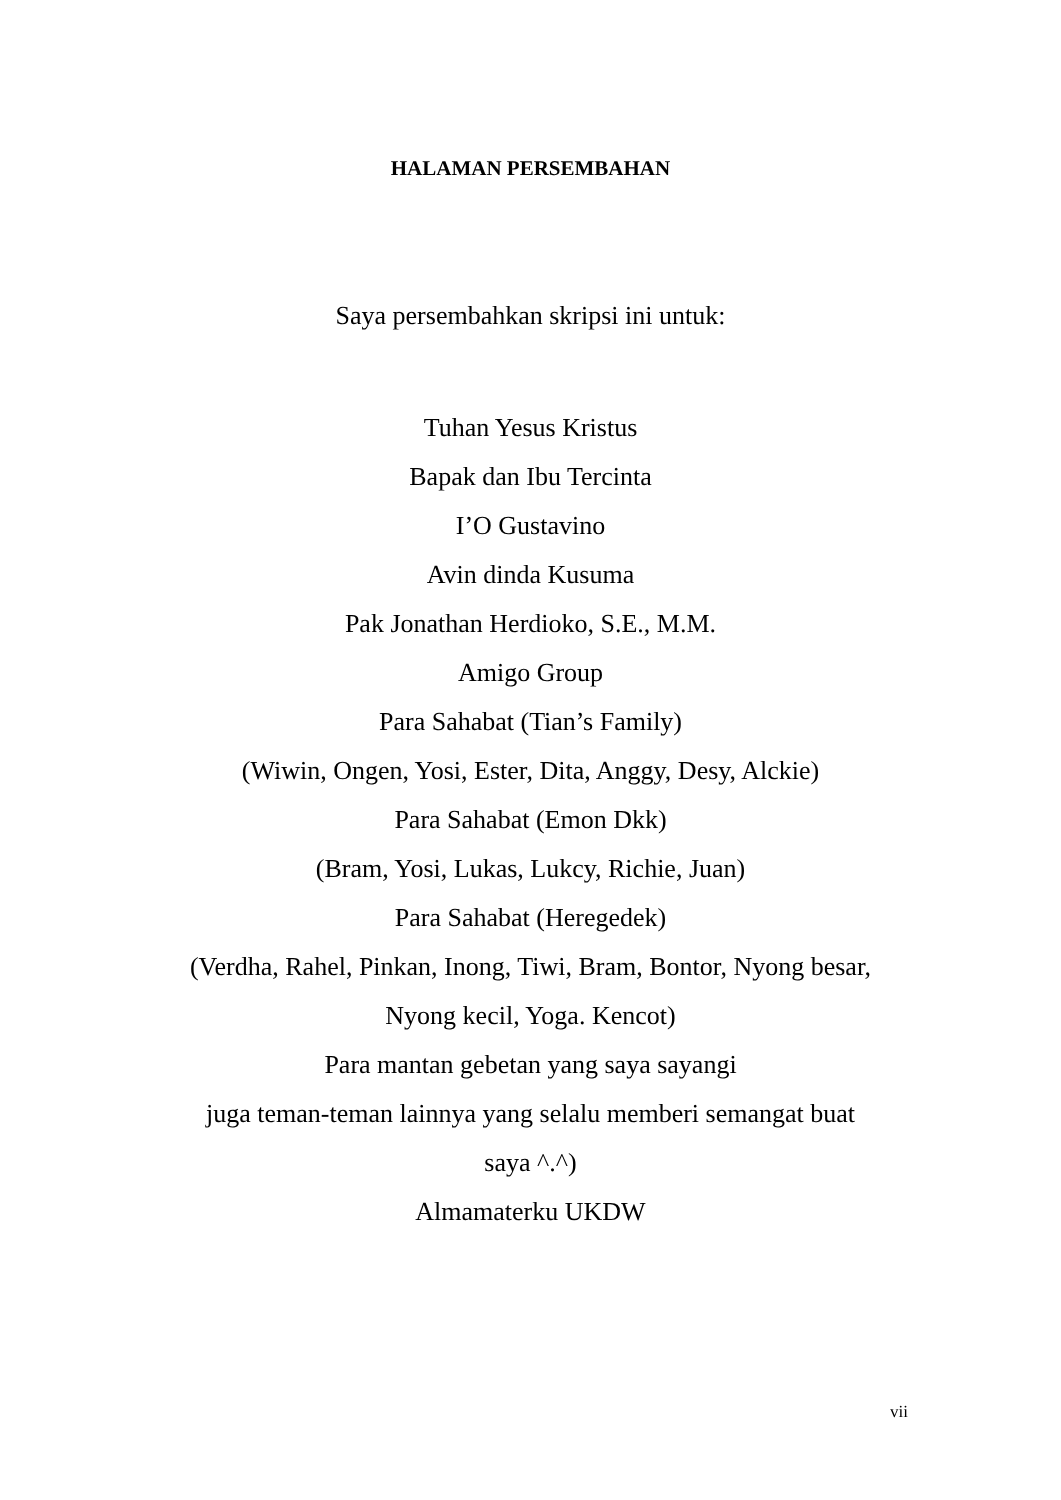HALAMAN PERSEMBAHAN
Saya persembahkan skripsi ini untuk:
Tuhan Yesus Kristus
Bapak dan Ibu Tercinta
I’O Gustavino
Avin dinda Kusuma
Pak Jonathan Herdioko, S.E., M.M.
Amigo Group
Para Sahabat (Tian’s Family)
(Wiwin, Ongen, Yosi, Ester, Dita, Anggy, Desy, Alckie)
Para Sahabat (Emon Dkk)
(Bram, Yosi, Lukas, Lukcy, Richie, Juan)
Para Sahabat (Heregedek)
(Verdha, Rahel, Pinkan, Inong, Tiwi, Bram, Bontor, Nyong besar, Nyong kecil, Yoga. Kencot)
Para mantan gebetan yang saya sayangi
juga teman-teman lainnya yang selalu memberi semangat buat saya ^.^)
Almamaterku UKDW
vii